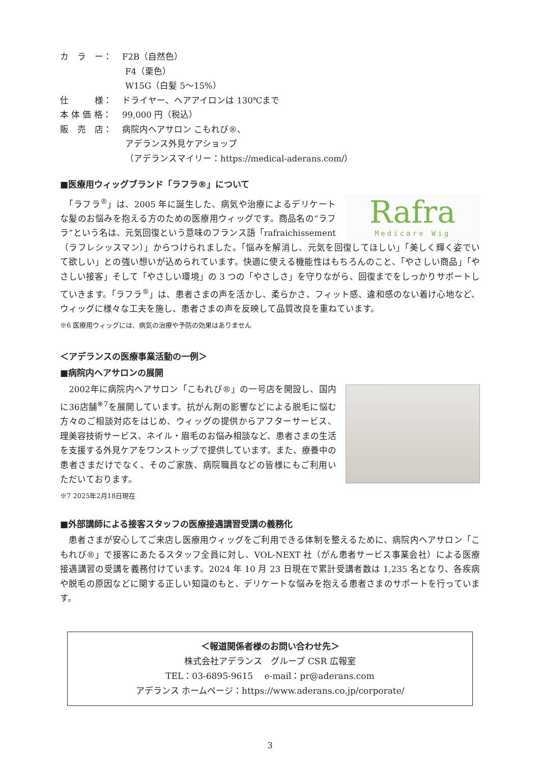カ　ラ　ー： F2B（自然色）
F4（栗色）
W15G（白髪 5～15%）
仕　　　様： ドライヤー、ヘアアイロンは 130℃まで
本 体 価 格： 99,000 円（税込）
販　売　店： 病院内ヘアサロン こもれび®、
アデランス外見ケアショップ
（アデランスマイリー：https://medical-aderans.com/）
■医療用ウィッグブランド「ラフラ®」について
Rafra
Medicare Wig
　「ラフラ<sup>®</sup>」は、2005 年に誕生した、病気や治療によるデリケートな髪のお悩みを抱える方のための医療用ウィッグです。商品名の“ラフラ”という名は、元気回復という意味のフランス語「rafraichissement（ラフレシッスマン）」からつけられました。「悩みを解消し、元気を回復してほしい」「美しく輝く姿でいて欲しい」との強い想いが込められています。快適に使える機能性はもちろんのこと、「やさしい商品」「やさしい接客」そして「やさしい環境」の 3 つの「やさしさ」を守りながら、回復までをしっかりサポートしていきます。「ラフラ<sup>®</sup>」は、患者さまの声を活かし、柔らかさ、フィット感、違和感のない着け心地など、ウィッグに様々な工夫を施し、患者さまの声を反映して品質改良を重ねています。
※6 医療用ウィッグには、病気の治療や予防の効果はありません
＜アデランスの医療事業活動の一例＞
■病院内ヘアサロンの展開
　2002年に病院内ヘアサロン「こもれび®」の一号店を開設し、国内に36店舗<sup>※7</sup>を展開しています。抗がん剤の影響などによる脱毛に悩む方々のご相談対応をはじめ、ウィッグの提供からアフターサービス、理美容技術サービス、ネイル・眉毛のお悩み相談など、患者さまの生活を支援する外見ケアをワンストップで提供しています。また、療養中の患者さまだけでなく、そのご家族、病院職員などの皆様にもご利用いただいております。
※7 2025年2月18日現在
■外部講師による接客スタッフの医療接遇講習受講の義務化
　患者さまが安心してご来店し医療用ウィッグをご利用できる体制を整えるために、病院内ヘアサロン「こもれび®」で接客にあたるスタッフ全員に対し、VOL-NEXT 社（がん患者サービス事業会社）による医療接遇講習の受講を義務付けています。2024 年 10 月 23 日現在で累計受講者数は 1,235 名となり、各疾病や脱毛の原因などに関する正しい知識のもと、デリケートな悩みを抱える患者さまのサポートを行っています。
＜報道関係者様のお問い合わせ先＞
株式会社アデランス　グループ CSR 広報室
TEL：03-6895-9615　 e-mail：pr@aderans.com
アデランス ホームページ：https://www.aderans.co.jp/corporate/
3